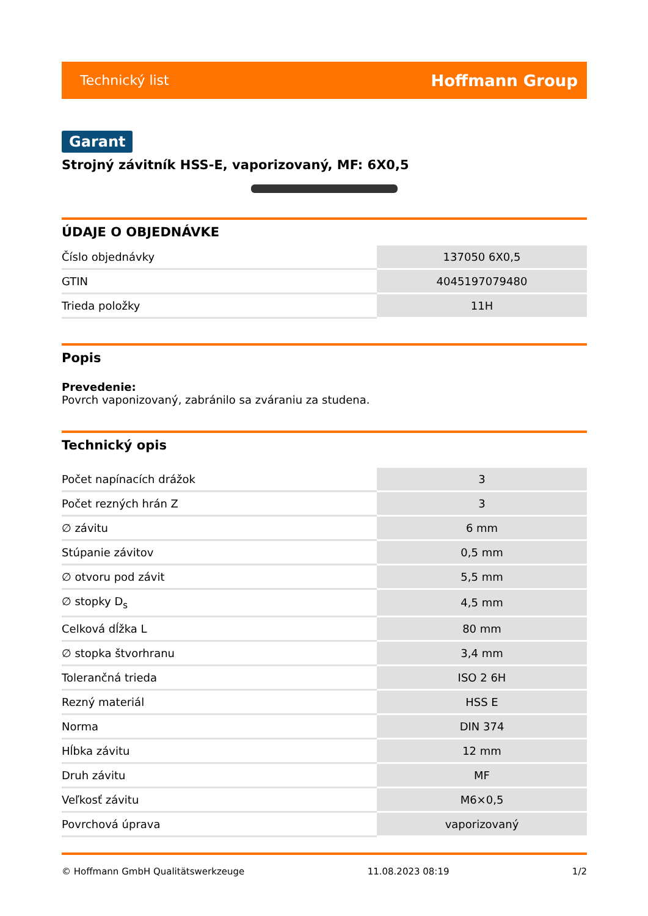Technický list Hoffmann Group
Garant
Strojný závitník HSS-E, vaporizovaný, MF: 6X0,5
ÚDAJE O OBJEDNÁVKE
| Číslo objednávky | 137050 6X0,5 |
| GTIN | 4045197079480 |
| Trieda položky | 11H |
Popis
Prevedenie:
Povrch vaponizovaný, zabránilo sa zváraniu za studena.
Technický opis
| Počet napínacích drážok | 3 |
| Počet rezných hrán Z | 3 |
| ∅ závitu | 6 mm |
| Stúpanie závitov | 0,5 mm |
| ∅ otvoru pod závit | 5,5 mm |
| ∅ stopky D<sub>s</sub> | 4,5 mm |
| Celková dĺžka L | 80 mm |
| ∅ stopka štvorhranu | 3,4 mm |
| Tolerančná trieda | ISO 2 6H |
| Rezný materiál | HSS E |
| Norma | DIN 374 |
| Hĺbka závitu | 12 mm |
| Druh závitu | MF |
| Veľkosť závitu | M6×0,5 |
| Povrchová úprava | vaporizovaný |
© Hoffmann GmbH Qualitätswerkzeuge 11.08.2023 08:19 1/2